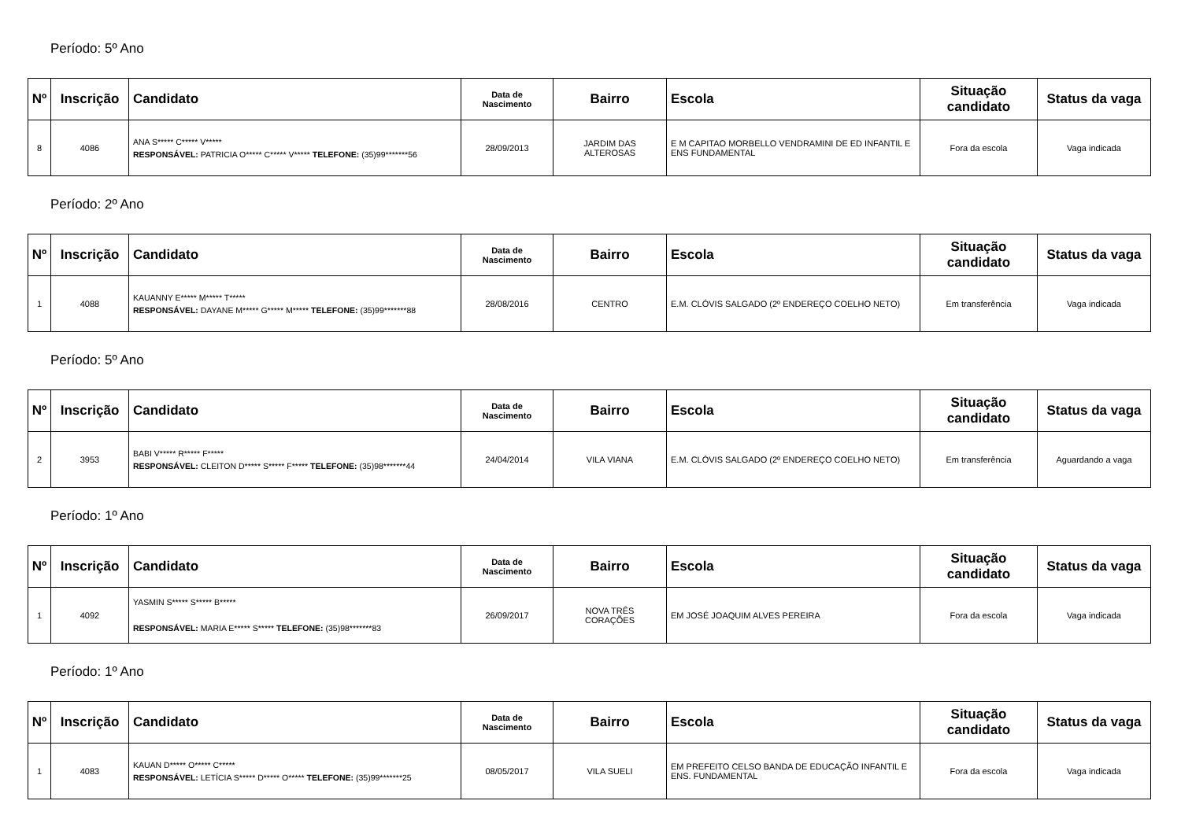Período: 5º Ano
| Nº | Inscrição | Candidato | Data de Nascimento | Bairro | Escola | Situação candidato | Status da vaga |
| --- | --- | --- | --- | --- | --- | --- | --- |
| 8 | 4086 | ANA S***** C***** V***** RESPONSÁVEL: PATRICIA O***** C***** V***** TELEFONE: (35)99*******56 | 28/09/2013 | JARDIM DAS ALTEROSAS | E M CAPITAO MORBELLO VENDRAMINI DE ED INFANTIL E ENS FUNDAMENTAL | Fora da escola | Vaga indicada |
Período: 2º Ano
| Nº | Inscrição | Candidato | Data de Nascimento | Bairro | Escola | Situação candidato | Status da vaga |
| --- | --- | --- | --- | --- | --- | --- | --- |
| 1 | 4088 | KAUANNY E***** M***** T***** RESPONSÁVEL: DAYANE M***** G***** M***** TELEFONE: (35)99*******88 | 28/08/2016 | CENTRO | E.M. CLÓVIS SALGADO (2º ENDEREÇO COELHO NETO) | Em transferência | Vaga indicada |
Período: 5º Ano
| Nº | Inscrição | Candidato | Data de Nascimento | Bairro | Escola | Situação candidato | Status da vaga |
| --- | --- | --- | --- | --- | --- | --- | --- |
| 2 | 3953 | BABI V***** R***** F***** RESPONSÁVEL: CLEITON D***** S***** F***** TELEFONE: (35)98*******44 | 24/04/2014 | VILA VIANA | E.M. CLÓVIS SALGADO (2º ENDEREÇO COELHO NETO) | Em transferência | Aguardando a vaga |
Período: 1º Ano
| Nº | Inscrição | Candidato | Data de Nascimento | Bairro | Escola | Situação candidato | Status da vaga |
| --- | --- | --- | --- | --- | --- | --- | --- |
| 1 | 4092 | YASMIN S***** S***** B***** RESPONSÁVEL: MARIA E***** S***** TELEFONE: (35)98*******83 | 26/09/2017 | NOVA TRÊS CORAÇÕES | EM JOSÉ JOAQUIM ALVES PEREIRA | Fora da escola | Vaga indicada |
Período: 1º Ano
| Nº | Inscrição | Candidato | Data de Nascimento | Bairro | Escola | Situação candidato | Status da vaga |
| --- | --- | --- | --- | --- | --- | --- | --- |
| 1 | 4083 | KAUAN D***** O***** C***** RESPONSÁVEL: LETÍCIA S***** D***** O***** TELEFONE: (35)99*******25 | 08/05/2017 | VILA SUELI | EM PREFEITO CELSO BANDA DE EDUCAÇÃO INFANTIL E ENS. FUNDAMENTAL | Fora da escola | Vaga indicada |